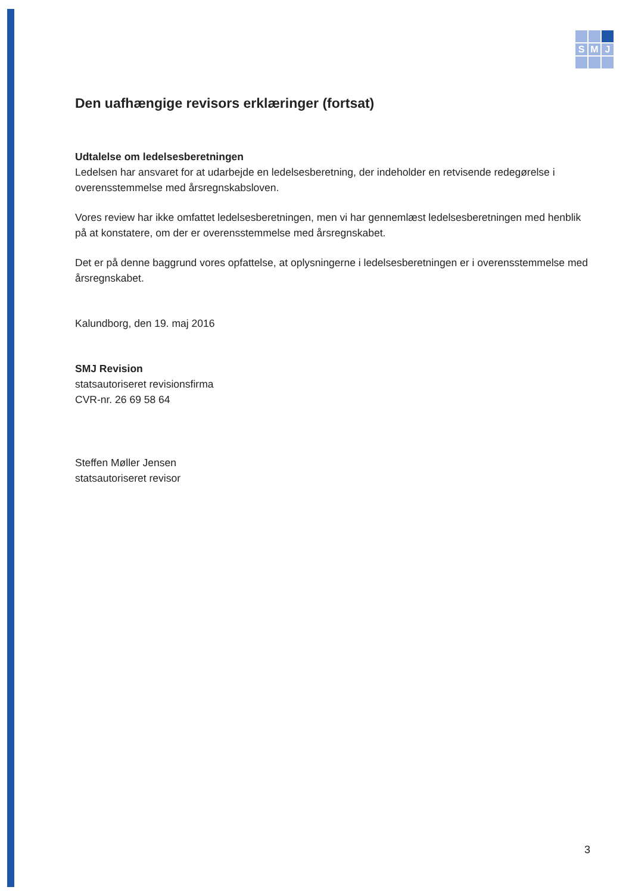S M J
Den uafhængige revisors erklæringer (fortsat)
Udtalelse om ledelsesberetningen
Ledelsen har ansvaret for at udarbejde en ledelsesberetning, der indeholder en retvisende redegørelse i overensstemmelse med årsregnskabsloven.
Vores review har ikke omfattet ledelsesberetningen, men vi har gennemlæst ledelsesberetningen med henblik på at konstatere, om der er overensstemmelse med årsregnskabet.
Det er på denne baggrund vores opfattelse, at oplysningerne i ledelsesberetningen er i overensstemmelse med årsregnskabet.
Kalundborg, den 19. maj 2016
SMJ Revision
statsautoriseret revisionsfirma
CVR-nr. 26 69 58 64
Steffen Møller Jensen
statsautoriseret revisor
3